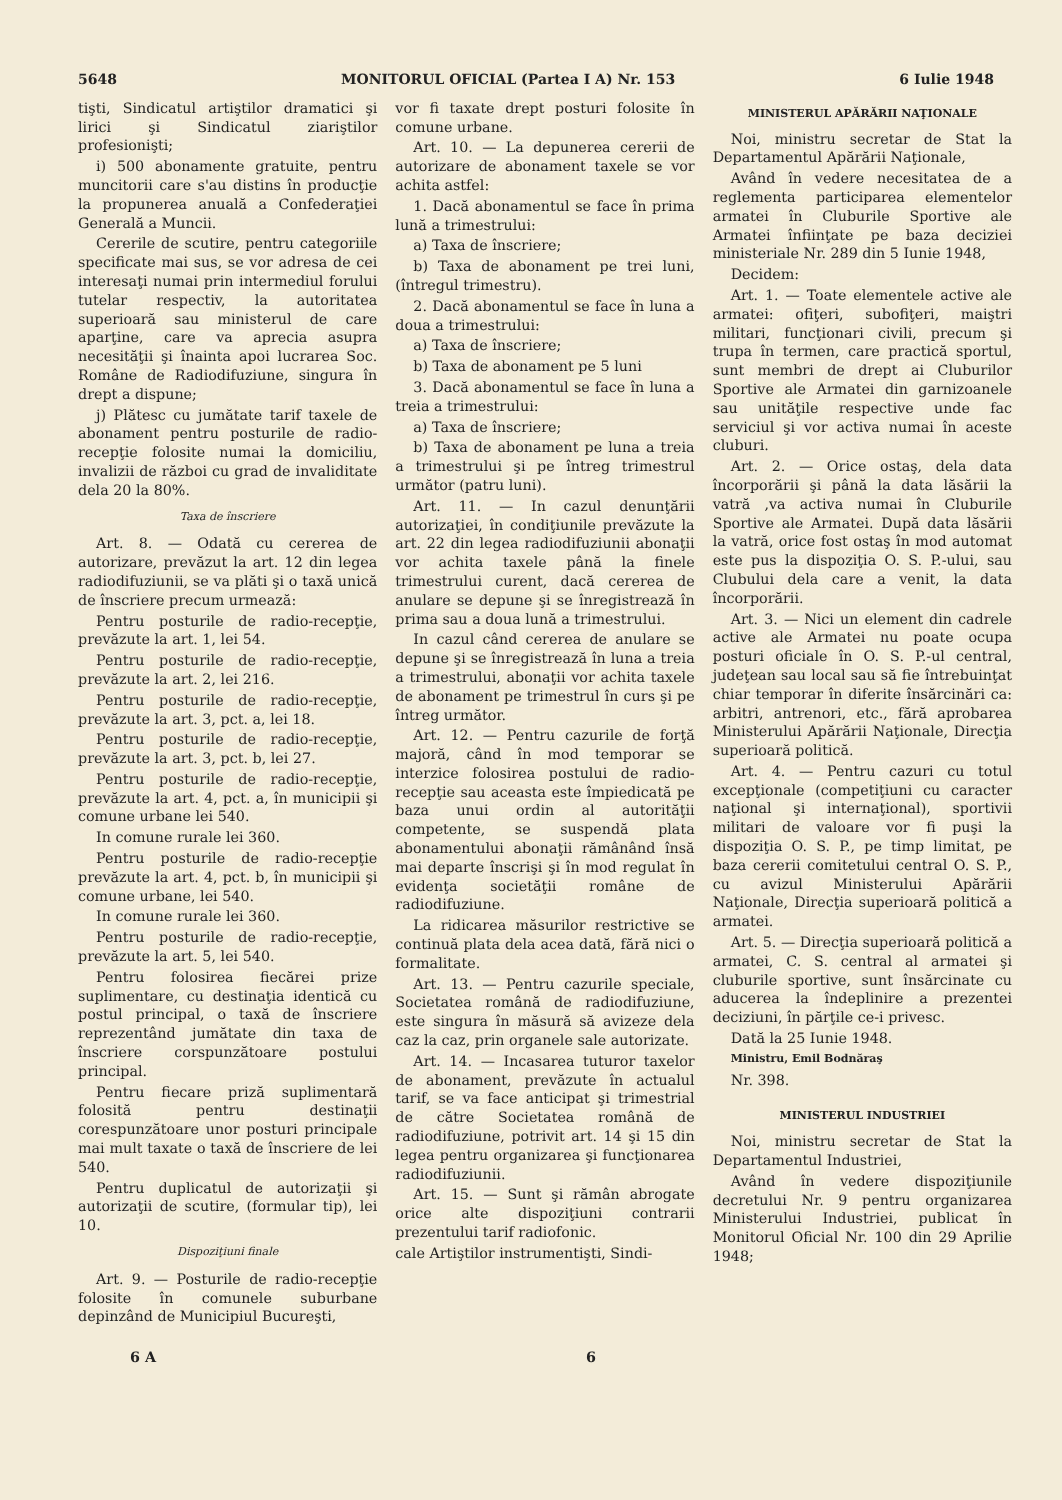5648 MONITORUL OFICIAL (Partea I A) Nr. 153 6 Iulie 1948
tişti, Sindicatul artiştilor dramatici şi lirici şi Sindicatul ziariştilor profesionişti;
i) 500 abonamente gratuite, pentru muncitorii care s'au distins în producţie la propunerea anuală a Confederaţiei Generală a Muncii.
Cererile de scutire, pentru categoriile specificate mai sus, se vor adresa de cei interesaţi numai prin intermediul forului tutelar respectiv, la autoritatea superioară sau ministerul de care aparţine, care va aprecia asupra necesităţii şi înainta apoi lucrarea Soc. Române de Radiodifuziune, singura în drept a dispune;
j) Plătesc cu jumătate tarif taxele de abonament pentru posturile de radio-recepţie folosite numai la domiciliu, invalizii de război cu grad de invaliditate dela 20 la 80%.
Taxa de înscriere
Art. 8. — Odată cu cererea de autorizare, prevăzut la art. 12 din legea radiodifuziunii, se va plăti şi o taxă unică de înscriere precum urmează:
Pentru posturile de radio-recepţie, prevăzute la art. 1, lei 54.
Pentru posturile de radio-recepţie, prevăzute la art. 2, lei 216.
Pentru posturile de radio-recepţie, prevăzute la art. 3, pct. a, lei 18.
Pentru posturile de radio-recepţie, prevăzute la art. 3, pct. b, lei 27.
Pentru posturile de radio-recepţie, prevăzute la art. 4, pct. a, în municipii şi comune urbane lei 540.
In comune rurale lei 360.
Pentru posturile de radio-recepţie prevăzute la art. 4, pct. b, în municipii şi comune urbane, lei 540.
In comune rurale lei 360.
Pentru posturile de radio-recepţie, prevăzute la art. 5, lei 540.
Pentru folosirea fiecărei prize suplimentare, cu destinaţia identică cu postul principal, o taxă de înscriere reprezentând jumătate din taxa de înscriere corspunzătoare postului principal.
Pentru fiecare priză suplimentară folosită pentru destinaţii corespunzătoare unor posturi principale mai mult taxate o taxă de înscriere de lei 540.
Pentru duplicatul de autorizaţii şi autorizaţii de scutire, (formular tip), lei 10.
Dispoziţiuni finale
Art. 9. — Posturile de radio-recepţie folosite în comunele suburbane depinzând de Municipiul Bucureşti,
vor fi taxate drept posturi folosite în comune urbane.
Art. 10. — La depunerea cererii de autorizare de abonament taxele se vor achita astfel:
1. Dacă abonamentul se face în prima lună a trimestrului:
a) Taxa de înscriere;
b) Taxa de abonament pe trei luni, (întregul trimestru).
2. Dacă abonamentul se face în luna a doua a trimestrului:
a) Taxa de înscriere;
b) Taxa de abonament pe 5 luni
3. Dacă abonamentul se face în luna a treia a trimestrului:
a) Taxa de înscriere;
b) Taxa de abonament pe luna a treia a trimestrului şi pe întreg trimestrul următor (patru luni).
Art. 11. — In cazul denunţării autorizaţiei, în condiţiunile prevăzute la art. 22 din legea radiodifuziunii abonaţii vor achita taxele până la finele trimestrului curent, dacă cererea de anulare se depune şi se înregistrează în prima sau a doua lună a trimestrului.
In cazul când cererea de anulare se depune şi se înregistrează în luna a treia a trimestrului, abonaţii vor achita taxele de abonament pe trimestrul în curs şi pe întreg următor.
Art. 12. — Pentru cazurile de forţă majoră, când în mod temporar se interzice folosirea postului de radio-recepţie sau aceasta este împiedicată pe baza unui ordin al autorităţii competente, se suspendă plata abonamentului abonaţii rămânând însă mai departe înscrişi şi în mod regulat în evidenţa societăţii române de radiodifuziune.
La ridicarea măsurilor restrictive se continuă plata dela acea dată, fără nici o formalitate.
Art. 13. — Pentru cazurile speciale, Societatea română de radiodifuziune, este singura în măsură să avizeze dela caz la caz, prin organele sale autorizate.
Art. 14. — Incasarea tuturor taxelor de abonament, prevăzute în actualul tarif, se va face anticipat şi trimestrial de către Societatea română de radiodifuziune, potrivit art. 14 şi 15 din legea pentru organizarea şi funcţionarea radiodifuziunii.
Art. 15. — Sunt şi rămân abrogate orice alte dispoziţiuni contrarii prezentului tarif radiofonic.
cale Artiştilor instrumentişti, Sindi-
MINISTERUL APĂRĂRII NAŢIONALE
Noi, ministru secretar de Stat la Departamentul Apărării Naţionale,
Având în vedere necesitatea de a reglementa participarea elementelor armatei în Cluburile Sportive ale Armatei înfiinţate pe baza deciziei ministeriale Nr. 289 din 5 Iunie 1948,
Decidem:
Art. 1. — Toate elementele active ale armatei: ofiţeri, subofiţeri, maiştri militari, funcţionari civili, precum şi trupa în termen, care practică sportul, sunt membri de drept ai Cluburilor Sportive ale Armatei din garnizoanele sau unităţile respective unde fac serviciul şi vor activa numai în aceste cluburi.
Art. 2. — Orice ostaş, dela data încorporării şi până la data lăsării la vatră ,va activa numai în Cluburile Sportive ale Armatei. După data lăsării la vatră, orice fost ostaş în mod automat este pus la dispoziţia O. S. P.-ului, sau Clubului dela care a venit, la data încorporării.
Art. 3. — Nici un element din cadrele active ale Armatei nu poate ocupa posturi oficiale în O. S. P.-ul central, judeţean sau local sau să fie întrebuinţat chiar temporar în diferite însărcinări ca: arbitri, antrenori, etc., fără aprobarea Ministerului Apărării Naţionale, Direcţia superioară politică.
Art. 4. — Pentru cazuri cu totul excepţionale (competiţiuni cu caracter naţional şi internaţional), sportivii militari de valoare vor fi puşi la dispoziţia O. S. P., pe timp limitat, pe baza cererii comitetului central O. S. P., cu avizul Ministerului Apărării Naţionale, Direcţia superioară politică a armatei.
Art. 5. — Direcţia superioară politică a armatei, C. S. central al armatei şi cluburile sportive, sunt însărcinate cu aducerea la îndeplinire a prezentei deciziuni, în părţile ce-i privesc.
Dată la 25 Iunie 1948.
Ministru, Emil Bodnăraş
Nr. 398.
MINISTERUL INDUSTRIEI
Noi, ministru secretar de Stat la Departamentul Industriei,
Având în vedere dispoziţiunile decretului Nr. 9 pentru organizarea Ministerului Industriei, publicat în Monitorul Oficial Nr. 100 din 29 Aprilie 1948;
6 A 6